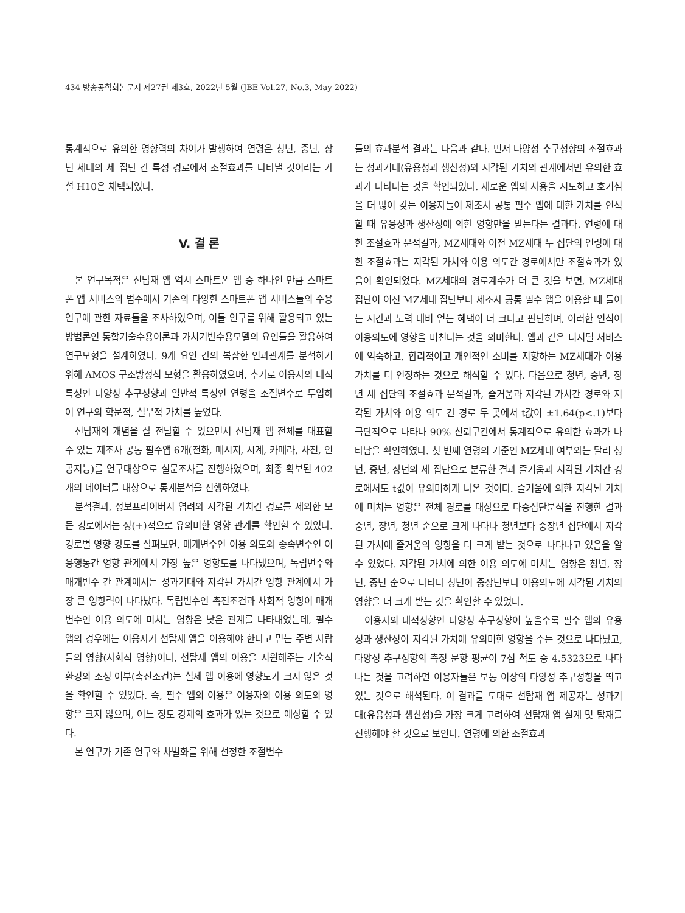434 방송공학회논문지 제27권 제3호, 2022년 5월 (JBE Vol.27, No.3, May 2022)
통계적으로 유의한 영향력의 차이가 발생하여 연령은 청년, 중년, 장년 세대의 세 집단 간 특정 경로에서 조절효과를 나타낼 것이라는 가설 H10은 채택되었다.
V. 결 론
본 연구목적은 선탑재 앱 역시 스마트폰 앱 중 하나인 만큼 스마트폰 앱 서비스의 범주에서 기존의 다양한 스마트폰 앱 서비스들의 수용연구에 관한 자료들을 조사하였으며, 이들 연구를 위해 활용되고 있는 방법론인 통합기술수용이론과 가치기반수용모델의 요인들을 활용하여 연구모형을 설계하였다. 9개 요인 간의 복잡한 인과관계를 분석하기 위해 AMOS 구조방정식 모형을 활용하였으며, 추가로 이용자의 내적특성인 다양성 추구성향과 일반적 특성인 연령을 조절변수로 투입하여 연구의 학문적, 실무적 가치를 높였다.
선탑재의 개념을 잘 전달할 수 있으면서 선탑재 앱 전체를 대표할 수 있는 제조사 공통 필수앱 6개(전화, 메시지, 시계, 카메라, 사진, 인공지능)를 연구대상으로 설문조사를 진행하였으며, 최종 확보된 402개의 데이터를 대상으로 통계분석을 진행하였다.
분석결과, 정보프라이버시 염려와 지각된 가치간 경로를 제외한 모든 경로에서는 정(+)적으로 유의미한 영향 관계를 확인할 수 있었다. 경로별 영향 강도를 살펴보면, 매개변수인 이용 의도와 종속변수인 이용행동간 영향 관계에서 가장 높은 영향도를 나타냈으며, 독립변수와 매개변수 간 관계에서는 성과기대와 지각된 가치간 영향 관계에서 가장 큰 영향력이 나타났다. 독립변수인 촉진조건과 사회적 영향이 매개변수인 이용 의도에 미치는 영향은 낮은 관계를 나타내었는데, 필수 앱의 경우에는 이용자가 선탑재 앱을 이용해야 한다고 믿는 주변 사람들의 영향(사회적 영향)이나, 선탑재 앱의 이용을 지원해주는 기술적 환경의 조성 여부(촉진조건)는 실제 앱 이용에 영향도가 크지 않은 것을 확인할 수 있었다. 즉, 필수 앱의 이용은 이용자의 이용 의도의 영향은 크지 않으며, 어느 정도 강제의 효과가 있는 것으로 예상할 수 있다.
본 연구가 기존 연구와 차별화를 위해 선정한 조절변수
들의 효과분석 결과는 다음과 같다. 먼저 다양성 추구성향의 조절효과는 성과기대(유용성과 생산성)와 지각된 가치의 관계에서만 유의한 효과가 나타나는 것을 확인되었다. 새로운 앱의 사용을 시도하고 호기심을 더 많이 갖는 이용자들이 제조사 공통 필수 앱에 대한 가치를 인식할 때 유용성과 생산성에 의한 영향만을 받는다는 결과다. 연령에 대한 조절효과 분석결과, MZ세대와 이전 MZ세대 두 집단의 연령에 대한 조절효과는 지각된 가치와 이용 의도간 경로에서만 조절효과가 있음이 확인되었다. MZ세대의 경로계수가 더 큰 것을 보면, MZ세대 집단이 이전 MZ세대 집단보다 제조사 공통 필수 앱을 이용할 때 들이는 시간과 노력 대비 얻는 혜택이 더 크다고 판단하며, 이러한 인식이 이용의도에 영향을 미친다는 것을 의미한다. 앱과 같은 디지털 서비스에 익숙하고, 합리적이고 개인적인 소비를 지향하는 MZ세대가 이용가치를 더 인정하는 것으로 해석할 수 있다. 다음으로 청년, 중년, 장년 세 집단의 조절효과 분석결과, 즐거움과 지각된 가치간 경로와 지각된 가치와 이용 의도 간 경로 두 곳에서 t값이 ±1.64(p<.1)보다 극단적으로 나타나 90% 신뢰구간에서 통계적으로 유의한 효과가 나타남을 확인하였다. 첫 번째 연령의 기준인 MZ세대 여부와는 달리 청년, 중년, 장년의 세 집단으로 분류한 결과 즐거움과 지각된 가치간 경로에서도 t값이 유의미하게 나온 것이다. 즐거움에 의한 지각된 가치에 미치는 영향은 전체 경로를 대상으로 다중집단분석을 진행한 결과 중년, 장년, 청년 순으로 크게 나타나 청년보다 중장년 집단에서 지각된 가치에 즐거움의 영향을 더 크게 받는 것으로 나타나고 있음을 알 수 있었다. 지각된 가치에 의한 이용 의도에 미치는 영향은 청년, 장년, 중년 순으로 나타나 청년이 중장년보다 이용의도에 지각된 가치의 영향을 더 크게 받는 것을 확인할 수 있었다.
이용자의 내적성향인 다양성 추구성향이 높을수록 필수 앱의 유용성과 생산성이 지각된 가치에 유의미한 영향을 주는 것으로 나타났고, 다양성 추구성향의 측정 문항 평균이 7점 척도 중 4.5323으로 나타나는 것을 고려하면 이용자들은 보통 이상의 다양성 추구성향을 띄고 있는 것으로 해석된다. 이 결과를 토대로 선탑재 앱 제공자는 성과기대(유용성과 생산성)을 가장 크게 고려하여 선탑재 앱 설계 및 탑재를 진행해야 할 것으로 보인다. 연령에 의한 조절효과